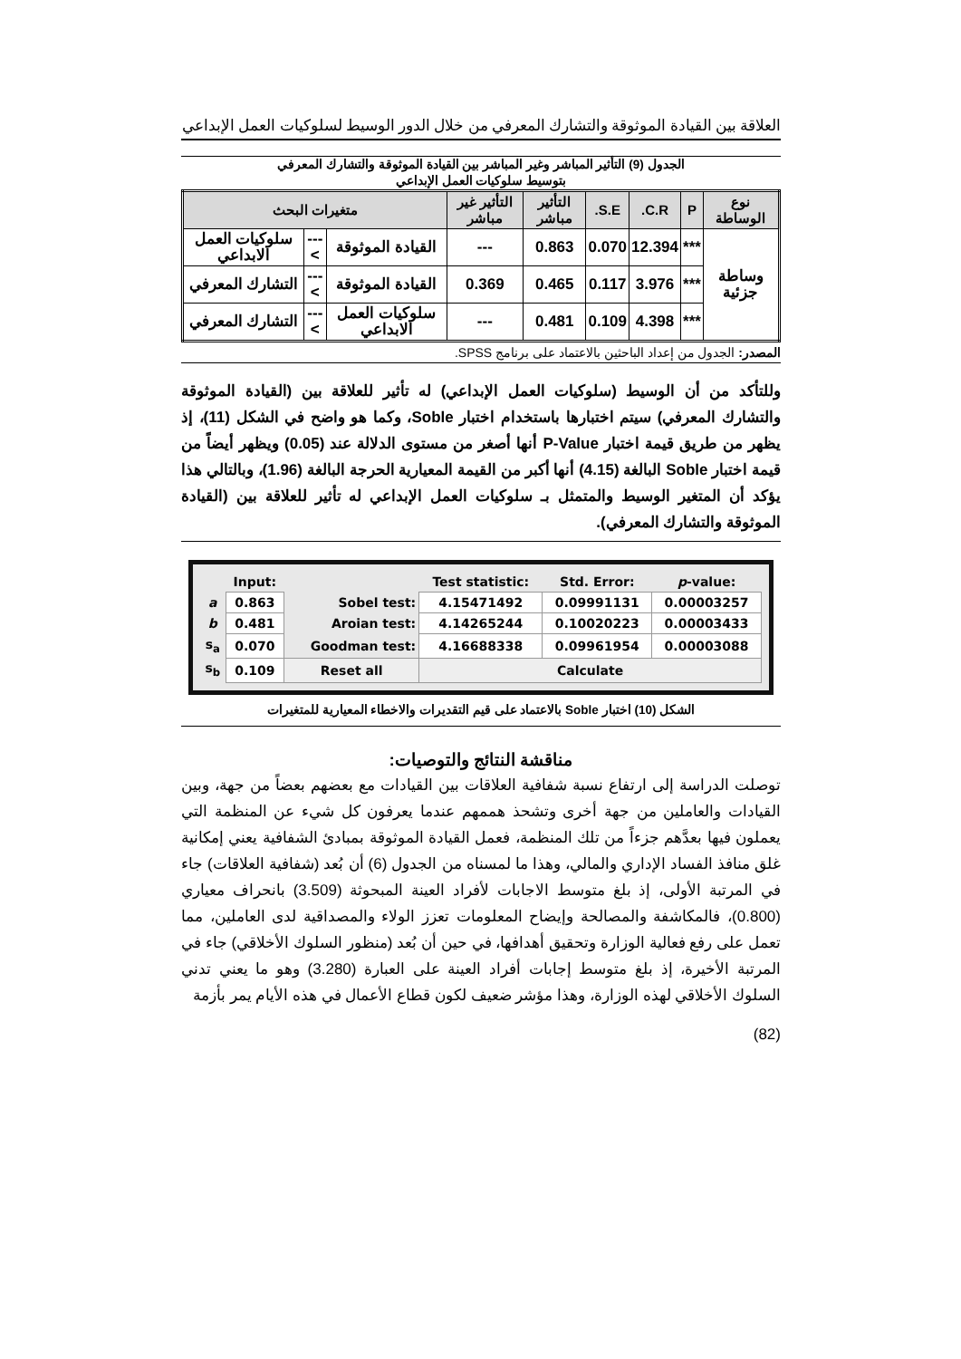العلاقة بين القيادة الموثوقة والتشارك المعرفي من خلال الدور الوسيط لسلوكيات العمل الإبداعي
الجدول (9) التأثير المباشر وغير المباشر بين القيادة الموثوقة والتشارك المعرفي
بتوسيط سلوكيات العمل الإبداعي
| نوع الوساطة | P | C.R. | S.E. | التأثير مباشر | التأثير غير مباشر | متغيرات البحث | | |
| --- | --- | --- | --- | --- | --- | --- | --- | --- |
| وساطة جزئية | *** | 12.394 | 0.070 | 0.863 | --- | القيادة الموثوقة | ---> | سلوكيات العمل الابداعي |
| | *** | 3.976 | 0.117 | 0.465 | 0.369 | القيادة الموثوقة | ---> | التشارك المعرفي |
| | *** | 4.398 | 0.109 | 0.481 | --- | سلوكيات العمل الابداعي | ---> | التشارك المعرفي |
المصدر: الجدول من إعداد الباحثين بالاعتماد على برنامج SPSS.
وللتأكد من أن الوسيط (سلوكيات العمل الإبداعي) له تأثير للعلاقة بين (القيادة الموثوقة والتشارك المعرفي) سيتم اختبارها باستخدام اختبار Soble، وكما هو واضح في الشكل (11)، إذ يظهر من طريق قيمة اختبار P-Value أنها أصغر من مستوى الدلالة عند (0.05) ويظهر أيضاً من قيمة اختبار Soble البالغة (4.15) أنها أكبر من القيمة المعيارية الحرجة البالغة (1.96)، وبالتالي هذا يؤكد أن المتغير الوسيط والمتمثل بـ سلوكيات العمل الإبداعي له تأثير للعلاقة بين (القيادة الموثوقة والتشارك المعرفي).
| | Input: | | Test statistic: | Std. Error: | p -value: |
| a | 0.863 | Sobel test: | 4.15471492 | 0.09991131 | 0.00003257 |
| b | 0.481 | Aroian test: | 4.14265244 | 0.10020223 | 0.00003433 |
| s<sub>a</sub> | 0.070 | Goodman test: | 4.16688338 | 0.09961954 | 0.00003088 |
| s<sub>b</sub> | 0.109 | Reset all | Calculate | | |
الشكل (10) اختبار Soble بالاعتماد على قيم التقديرات والاخطاء المعيارية للمتغيرات
مناقشة النتائج والتوصيات:
توصلت الدراسة إلى ارتفاع نسبة شفافية العلاقات بين القيادات مع بعضهم بعضاً من جهة، وبين القيادات والعاملين من جهة أخرى وتشحذ هممهم عندما يعرفون كل شيء عن المنظمة التي يعملون فيها بعدَّهم جزءاً من تلك المنظمة، فعمل القيادة الموثوقة بمبادئ الشفافية يعني إمكانية غلق منافذ الفساد الإداري والمالي، وهذا ما لمسناه من الجدول (6) أن بُعد (شفافية العلاقات) جاء في المرتبة الأولى، إذ بلغ متوسط الاجابات لأفراد العينة المبحوثة (3.509) بانحراف معياري (0.800)، فالمكاشفة والمصالحة وإيضاح المعلومات تعزز الولاء والمصداقية لدى العاملين، مما تعمل على رفع فعالية الوزارة وتحقيق أهدافها، في حين أن بُعد (منظور السلوك الأخلاقي) جاء في المرتبة الأخيرة، إذ بلغ متوسط إجابات أفراد العينة على العبارة (3.280) وهو ما يعني تدني السلوك الأخلاقي لهذه الوزارة، وهذا مؤشر ضعيف لكون قطاع الأعمال في هذه الأيام يمر بأزمة
(82)